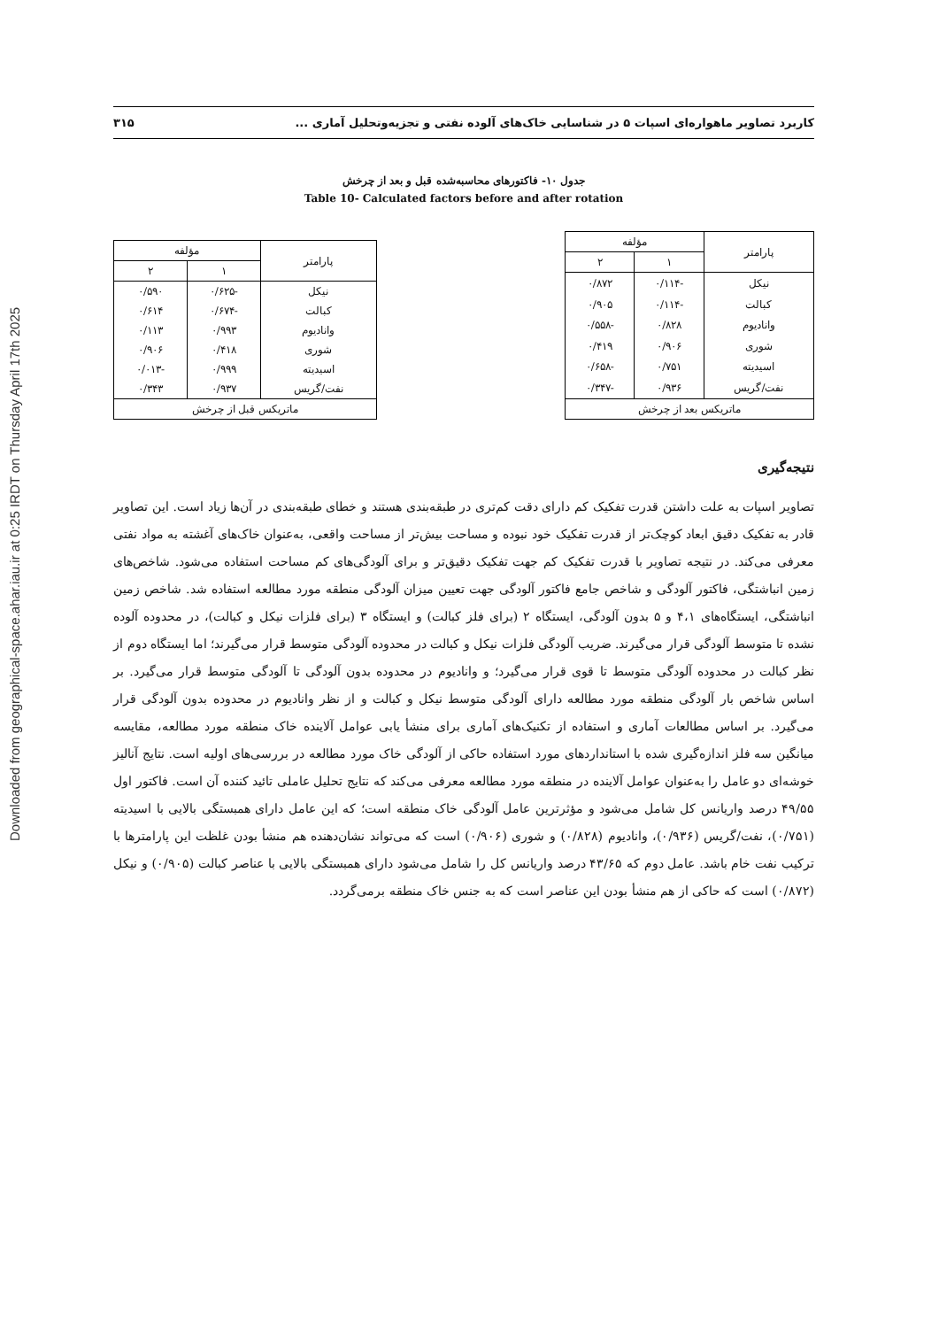Downloaded from geographical-space.ahar.iau.ir at 0:25 IRDT on Thursday April 17th 2025
کاربرد تصاویر ماهواره‌ای اسپات ۵ در شناسایی خاک‌های آلوده نفتی و تجزیه‌وتحلیل آماری ... ۳۱۵
جدول ۱۰- فاکتورهای محاسبه‌شده قبل و بعد از چرخش
Table 10- Calculated factors before and after rotation
| پارامتر | مؤلفه | |
| --- | --- | --- |
| | ۱ | ۲ |
| نیکل | -۰/۱۱۴ | ۰/۸۷۲ |
| کبالت | -۰/۱۱۴ | ۰/۹۰۵ |
| وانادیوم | ۰/۸۲۸ | -۰/۵۵۸ |
| شوری | ۰/۹۰۶ | ۰/۴۱۹ |
| اسیدیته | ۰/۷۵۱ | -۰/۶۵۸ |
| نفت/گریس | ۰/۹۳۶ | -۰/۳۴۷ |
| ماتریکس بعد از چرخش | | |
| پارامتر | مؤلفه | |
| --- | --- | --- |
| | ۱ | ۲ |
| نیکل | -۰/۶۲۵ | ۰/۵۹۰ |
| کبالت | -۰/۶۷۴ | ۰/۶۱۴ |
| وانادیوم | ۰/۹۹۳ | ۰/۱۱۳ |
| شوری | ۰/۴۱۸ | ۰/۹۰۶ |
| اسیدیته | ۰/۹۹۹ | -۰/۰۱۳ |
| نفت/گریس | ۰/۹۳۷ | ۰/۳۴۳ |
| ماتریکس قبل از چرخش | | |
نتیجه‌گیری
تصاویر اسپات به علت داشتن قدرت تفکیک کم دارای دقت کم‌تری در طبقه‌بندی هستند و خطای طبقه‌بندی در آن‌ها زیاد است. این تصاویر قادر به تفکیک دقیق ابعاد کوچک‌تر از قدرت تفکیک خود نبوده و مساحت بیش‌تر از مساحت واقعی، به‌عنوان خاک‌های آغشته به مواد نفتی معرفی می‌کند. در نتیجه تصاویر با قدرت تفکیک کم جهت تفکیک دقیق‌تر و برای آلودگی‌های کم مساحت استفاده می‌شود. شاخص‌های زمین انباشتگی، فاکتور آلودگی و شاخص جامع فاکتور آلودگی جهت تعیین میزان آلودگی منطقه مورد مطالعه استفاده شد. شاخص زمین انباشتگی، ایستگاه‌های ۴،۱ و ۵ بدون آلودگی، ایستگاه ۲ (برای فلز کبالت) و ایستگاه ۳ (برای فلزات نیکل و کبالت)، در محدوده آلوده نشده تا متوسط آلودگی قرار می‌گیرند. ضریب آلودگی فلزات نیکل و کبالت در محدوده آلودگی متوسط قرار می‌گیرند؛ اما ایستگاه دوم از نظر کبالت در محدوده آلودگی متوسط تا قوی قرار می‌گیرد؛ و وانادیوم در محدوده بدون آلودگی تا آلودگی متوسط قرار می‌گیرد. بر اساس شاخص بار آلودگی منطقه مورد مطالعه دارای آلودگی متوسط نیکل و کبالت و از نظر وانادیوم در محدوده بدون آلودگی قرار می‌گیرد. بر اساس مطالعات آماری و استفاده از تکنیک‌های آماری برای منشأ یابی عوامل آلاینده خاک منطقه مورد مطالعه، مقایسه میانگین سه فلز اندازه‌گیری شده با استانداردهای مورد استفاده حاکی از آلودگی خاک مورد مطالعه در بررسی‌های اولیه است. نتایج آنالیز خوشه‌ای دو عامل را به‌عنوان عوامل آلاینده در منطقه مورد مطالعه معرفی می‌کند که نتایج تحلیل عاملی تائید کننده آن است. فاکتور اول ۴۹/۵۵ درصد واریانس کل شامل می‌شود و مؤثرترین عامل آلودگی خاک منطقه است؛ که این عامل دارای همبستگی بالایی با اسیدیته (۰/۷۵۱)، نفت/گریس (۰/۹۳۶)، وانادیوم (۰/۸۲۸) و شوری (۰/۹۰۶) است که می‌تواند نشان‌دهنده هم منشأ بودن غلظت این پارامترها با ترکیب نفت خام باشد. عامل دوم که ۴۳/۶۵ درصد واریانس کل را شامل می‌شود دارای همبستگی بالایی با عناصر کبالت (۰/۹۰۵) و نیکل (۰/۸۷۲) است که حاکی از هم منشأ بودن این عناصر است که به جنس خاک منطقه برمی‌گردد.